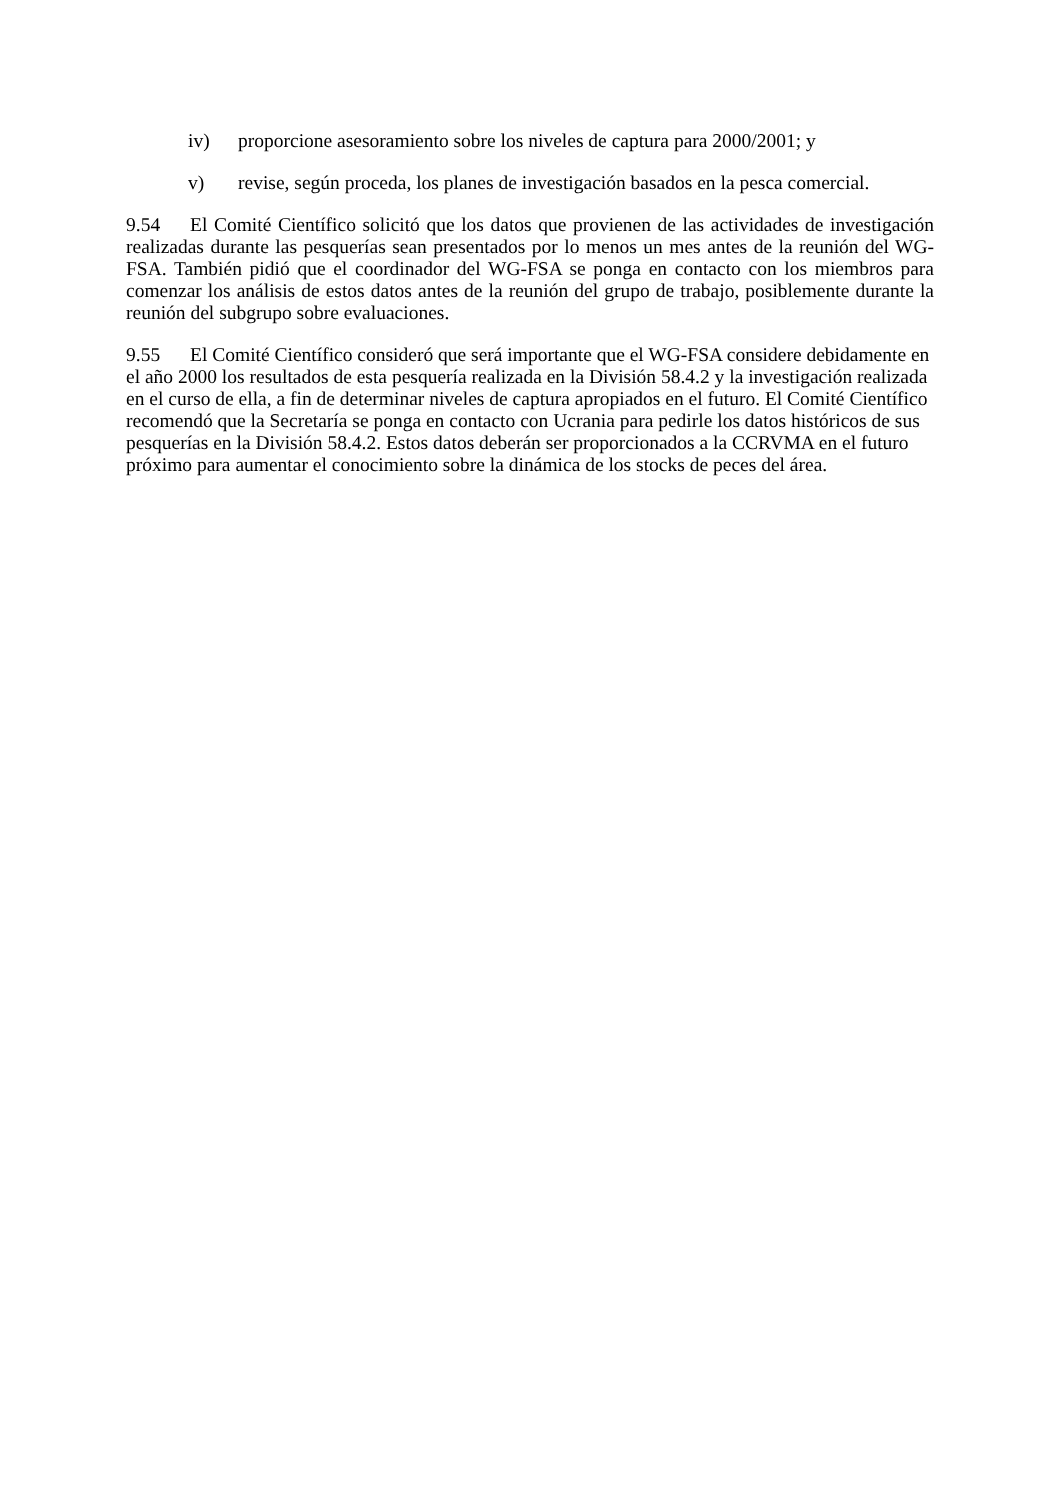iv) proporcione asesoramiento sobre los niveles de captura para 2000/2001; y
v) revise, según proceda, los planes de investigación basados en la pesca comercial.
9.54 El Comité Científico solicitó que los datos que provienen de las actividades de investigación realizadas durante las pesquerías sean presentados por lo menos un mes antes de la reunión del WG-FSA. También pidió que el coordinador del WG-FSA se ponga en contacto con los miembros para comenzar los análisis de estos datos antes de la reunión del grupo de trabajo, posiblemente durante la reunión del subgrupo sobre evaluaciones.
9.55 El Comité Científico consideró que será importante que el WG-FSA considere debidamente en el año 2000 los resultados de esta pesquería realizada en la División 58.4.2 y la investigación realizada en el curso de ella, a fin de determinar niveles de captura apropiados en el futuro. El Comité Científico recomendó que la Secretaría se ponga en contacto con Ucrania para pedirle los datos históricos de sus pesquerías en la División 58.4.2. Estos datos deberán ser proporcionados a la CCRVMA en el futuro próximo para aumentar el conocimiento sobre la dinámica de los stocks de peces del área.